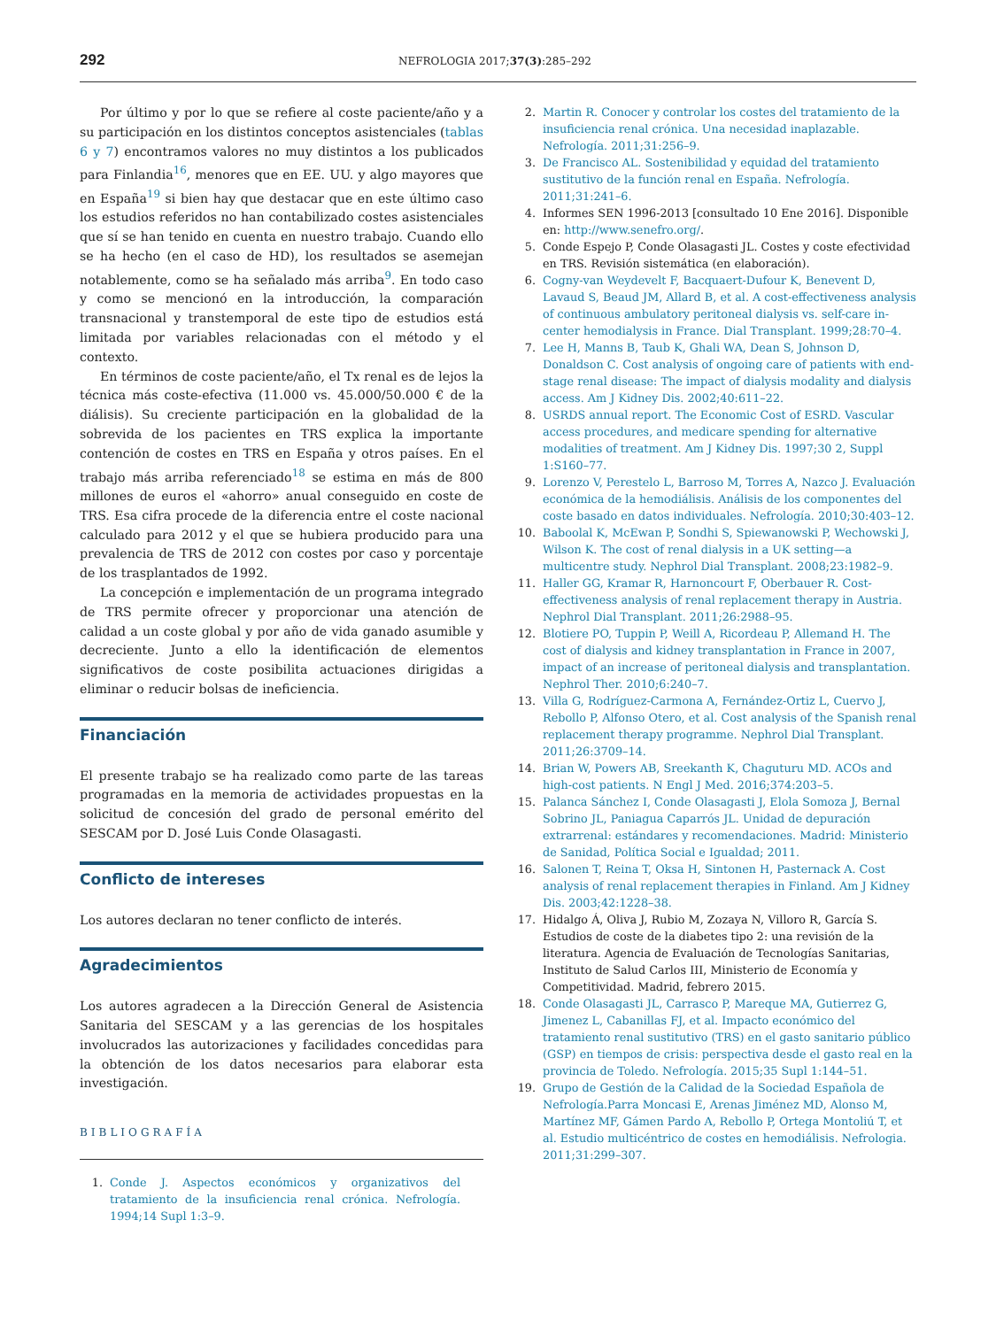292 NEFROLOGIA 2017;37(3):285–292
Por último y por lo que se refiere al coste paciente/año y a su participación en los distintos conceptos asistenciales (tablas 6 y 7) encontramos valores no muy distintos a los publicados para Finlandia<sup>16</sup>, menores que en EE. UU. y algo mayores que en España<sup>19</sup> si bien hay que destacar que en este último caso los estudios referidos no han contabilizado costes asistenciales que sí se han tenido en cuenta en nuestro trabajo. Cuando ello se ha hecho (en el caso de HD), los resultados se asemejan notablemente, como se ha señalado más arriba<sup>9</sup>. En todo caso y como se mencionó en la introducción, la comparación transnacional y transtemporal de este tipo de estudios está limitada por variables relacionadas con el método y el contexto.
En términos de coste paciente/año, el Tx renal es de lejos la técnica más coste-efectiva (11.000 vs. 45.000/50.000 € de la diálisis). Su creciente participación en la globalidad de la sobrevida de los pacientes en TRS explica la importante contención de costes en TRS en España y otros países. En el trabajo más arriba referenciado<sup>18</sup> se estima en más de 800 millones de euros el «ahorro» anual conseguido en coste de TRS. Esa cifra procede de la diferencia entre el coste nacional calculado para 2012 y el que se hubiera producido para una prevalencia de TRS de 2012 con costes por caso y porcentaje de los trasplantados de 1992.
La concepción e implementación de un programa integrado de TRS permite ofrecer y proporcionar una atención de calidad a un coste global y por año de vida ganado asumible y decreciente. Junto a ello la identificación de elementos significativos de coste posibilita actuaciones dirigidas a eliminar o reducir bolsas de ineficiencia.
Financiación
El presente trabajo se ha realizado como parte de las tareas programadas en la memoria de actividades propuestas en la solicitud de concesión del grado de personal emérito del SESCAM por D. José Luis Conde Olasagasti.
Conflicto de intereses
Los autores declaran no tener conflicto de interés.
Agradecimientos
Los autores agradecen a la Dirección General de Asistencia Sanitaria del SESCAM y a las gerencias de los hospitales involucrados las autorizaciones y facilidades concedidas para la obtención de los datos necesarios para elaborar esta investigación.
BIBLIOGRAFÍA
1. Conde J. Aspectos económicos y organizativos del tratamiento de la insuficiencia renal crónica. Nefrología. 1994;14 Supl 1:3–9.
2. Martin R. Conocer y controlar los costes del tratamiento de la insuficiencia renal crónica. Una necesidad inaplazable. Nefrología. 2011;31:256–9.
3. De Francisco AL. Sostenibilidad y equidad del tratamiento sustitutivo de la función renal en España. Nefrología. 2011;31:241–6.
4. Informes SEN 1996-2013 [consultado 10 Ene 2016]. Disponible en: http://www.senefro.org/.
5. Conde Espejo P, Conde Olasagasti JL. Costes y coste efectividad en TRS. Revisión sistemática (en elaboración).
6. Cogny-van Weydevelt F, Bacquaert-Dufour K, Benevent D, Lavaud S, Beaud JM, Allard B, et al. A cost-effectiveness analysis of continuous ambulatory peritoneal dialysis vs. self-care in-center hemodialysis in France. Dial Transplant. 1999;28:70–4.
7. Lee H, Manns B, Taub K, Ghali WA, Dean S, Johnson D, Donaldson C. Cost analysis of ongoing care of patients with end-stage renal disease: The impact of dialysis modality and dialysis access. Am J Kidney Dis. 2002;40:611–22.
8. USRDS annual report. The Economic Cost of ESRD. Vascular access procedures, and medicare spending for alternative modalities of treatment. Am J Kidney Dis. 1997;30 2, Suppl 1:S160–77.
9. Lorenzo V, Perestelo L, Barroso M, Torres A, Nazco J. Evaluación económica de la hemodiálisis. Análisis de los componentes del coste basado en datos individuales. Nefrología. 2010;30:403–12.
10. Baboolal K, McEwan P, Sondhi S, Spiewanowski P, Wechowski J, Wilson K. The cost of renal dialysis in a UK setting—a multicentre study. Nephrol Dial Transplant. 2008;23:1982–9.
11. Haller GG, Kramar R, Harnoncourt F, Oberbauer R. Cost-effectiveness analysis of renal replacement therapy in Austria. Nephrol Dial Transplant. 2011;26:2988–95.
12. Blotiere PO, Tuppin P, Weill A, Ricordeau P, Allemand H. The cost of dialysis and kidney transplantation in France in 2007, impact of an increase of peritoneal dialysis and transplantation. Nephrol Ther. 2010;6:240–7.
13. Villa G, Rodríguez-Carmona A, Fernández-Ortiz L, Cuervo J, Rebollo P, Alfonso Otero, et al. Cost analysis of the Spanish renal replacement therapy programme. Nephrol Dial Transplant. 2011;26:3709–14.
14. Brian W, Powers AB, Sreekanth K, Chaguturu MD. ACOs and high-cost patients. N Engl J Med. 2016;374:203–5.
15. Palanca Sánchez I, Conde Olasagasti J, Elola Somoza J, Bernal Sobrino JL, Paniagua Caparrós JL. Unidad de depuración extrarrenal: estándares y recomendaciones. Madrid: Ministerio de Sanidad, Política Social e Igualdad; 2011.
16. Salonen T, Reina T, Oksa H, Sintonen H, Pasternack A. Cost analysis of renal replacement therapies in Finland. Am J Kidney Dis. 2003;42:1228–38.
17. Hidalgo Á, Oliva J, Rubio M, Zozaya N, Villoro R, García S. Estudios de coste de la diabetes tipo 2: una revisión de la literatura. Agencia de Evaluación de Tecnologías Sanitarias, Instituto de Salud Carlos III, Ministerio de Economía y Competitividad. Madrid, febrero 2015.
18. Conde Olasagasti JL, Carrasco P, Mareque MA, Gutierrez G, Jimenez L, Cabanillas FJ, et al. Impacto económico del tratamiento renal sustitutivo (TRS) en el gasto sanitario público (GSP) en tiempos de crisis: perspectiva desde el gasto real en la provincia de Toledo. Nefrología. 2015;35 Supl 1:144–51.
19. Grupo de Gestión de la Calidad de la Sociedad Española de Nefrología.Parra Moncasi E, Arenas Jiménez MD, Alonso M, Martínez MF, Gámen Pardo A, Rebollo P, Ortega Montoliú T, et al. Estudio multicéntrico de costes en hemodiálisis. Nefrologia. 2011;31:299–307.